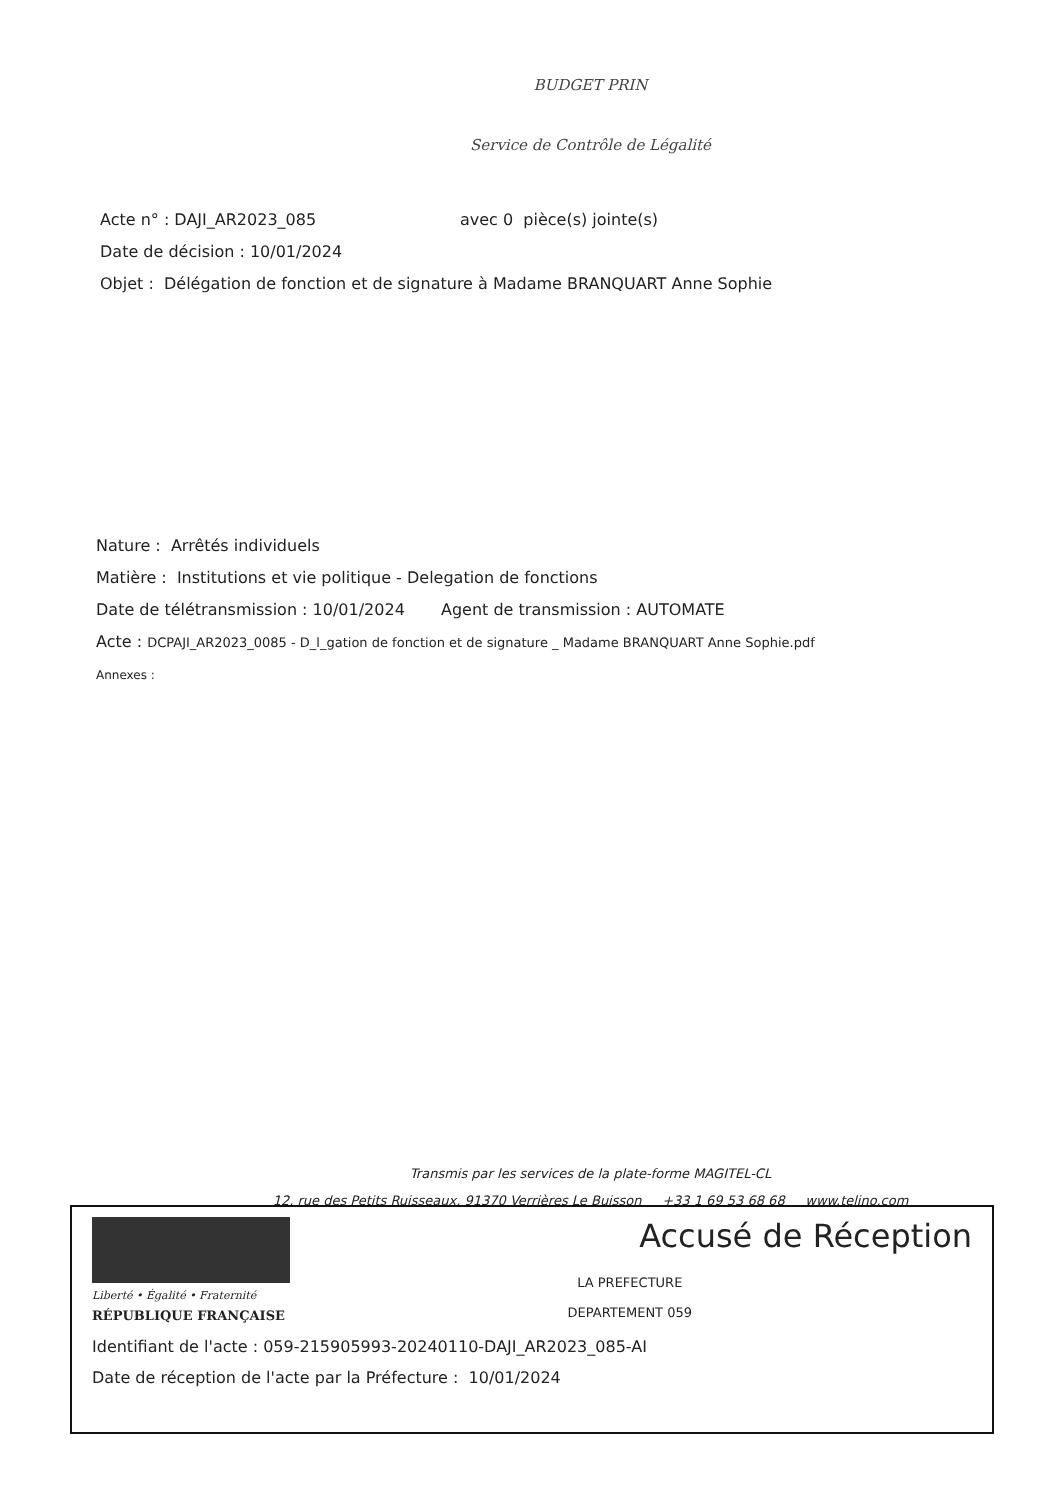BUDGET PRIN
Service de Contrôle de Légalité
Acte n° : DAJI_AR2023_085 avec 0 pièce(s) jointe(s)
Date de décision : 10/01/2024
Objet : Délégation de fonction et de signature à Madame BRANQUART Anne Sophie
Nature : Arrêtés individuels
Matière : Institutions et vie politique - Delegation de fonctions
Date de télétransmission : 10/01/2024 Agent de transmission : AUTOMATE
Acte : DCPAJI_AR2023_0085 - D_l_gation de fonction et de signature _ Madame BRANQUART Anne Sophie.pdf
Annexes :
Transmis par les services de la plate-forme MAGITEL-CL
12, rue des Petits Ruisseaux, 91370 Verrières Le Buisson +33 1 69 53 68 68 www.telino.com
Liberté • Égalité • Fraternité
RÉPUBLIQUE FRANÇAISE
Accusé de Réception
LA PREFECTURE
DEPARTEMENT 059
Identifiant de l'acte : 059-215905993-20240110-DAJI_AR2023_085-AI
Date de réception de l'acte par la Préfecture : 10/01/2024